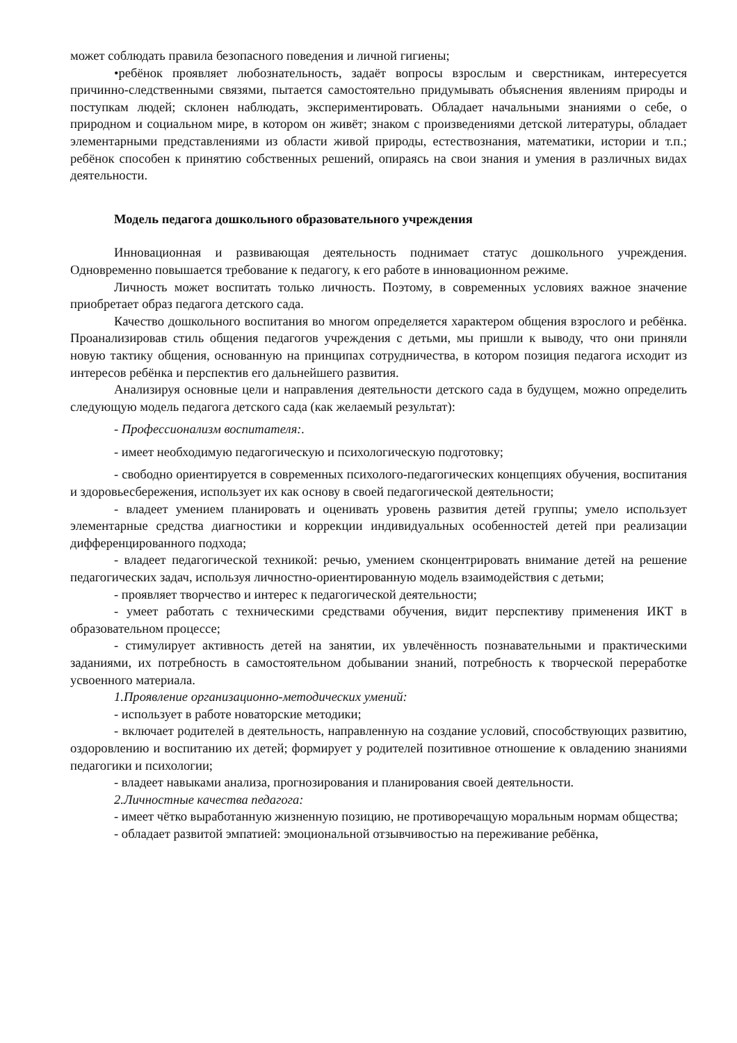может соблюдать правила безопасного поведения и личной гигиены;
•ребёнок проявляет любознательность, задаёт вопросы взрослым и сверстникам, интересуется причинно-следственными связями, пытается самостоятельно придумывать объяснения явлениям природы и поступкам людей; склонен наблюдать, экспериментировать. Обладает начальными знаниями о себе, о природном и социальном мире, в котором он живёт; знаком с произведениями детской литературы, обладает элементарными представлениями из области живой природы, естествознания, математики, истории и т.п.; ребёнок способен к принятию собственных решений, опираясь на свои знания и умения в различных видах деятельности.
Модель педагога дошкольного образовательного учреждения
Инновационная и развивающая деятельность поднимает статус дошкольного учреждения. Одновременно повышается требование к педагогу, к его работе в инновационном режиме.
Личность может воспитать только личность. Поэтому, в современных условиях важное значение приобретает образ педагога детского сада.
Качество дошкольного воспитания во многом определяется характером общения взрослого и ребёнка. Проанализировав стиль общения педагогов учреждения с детьми, мы пришли к выводу, что они приняли новую тактику общения, основанную на принципах сотрудничества, в котором позиция педагога исходит из интересов ребёнка и перспектив его дальнейшего развития.
Анализируя основные цели и направления деятельности детского сада в будущем, можно определить следующую модель педагога детского сада (как желаемый результат):
- Профессионализм воспитателя:.
- имеет необходимую педагогическую и психологическую подготовку;
- свободно ориентируется в современных психолого-педагогических концепциях обучения, воспитания и здоровьесбережения, использует их как основу в своей педагогической деятельности;
- владеет умением планировать и оценивать уровень развития детей группы; умело использует элементарные средства диагностики и коррекции индивидуальных особенностей детей при реализации дифференцированного подхода;
- владеет педагогической техникой: речью, умением сконцентрировать внимание детей на решение педагогических задач, используя личностно-ориентированную модель взаимодействия с детьми;
- проявляет творчество и интерес к педагогической деятельности;
- умеет работать с техническими средствами обучения, видит перспективу применения ИКТ в образовательном процессе;
- стимулирует активность детей на занятии, их увлечённость познавательными и практическими заданиями, их потребность в самостоятельном добывании знаний, потребность к творческой переработке усвоенного материала.
1.Проявление организационно-методических умений:
- использует в работе новаторские методики;
- включает родителей в деятельность, направленную на создание условий, способствующих развитию, оздоровлению и воспитанию их детей; формирует у родителей позитивное отношение к овладению знаниями педагогики и психологии;
- владеет навыками анализа, прогнозирования и планирования своей деятельности.
2.Личностные качества педагога:
- имеет чётко выработанную жизненную позицию, не противоречащую моральным нормам общества;
- обладает развитой эмпатией: эмоциональной отзывчивостью на переживание ребёнка,